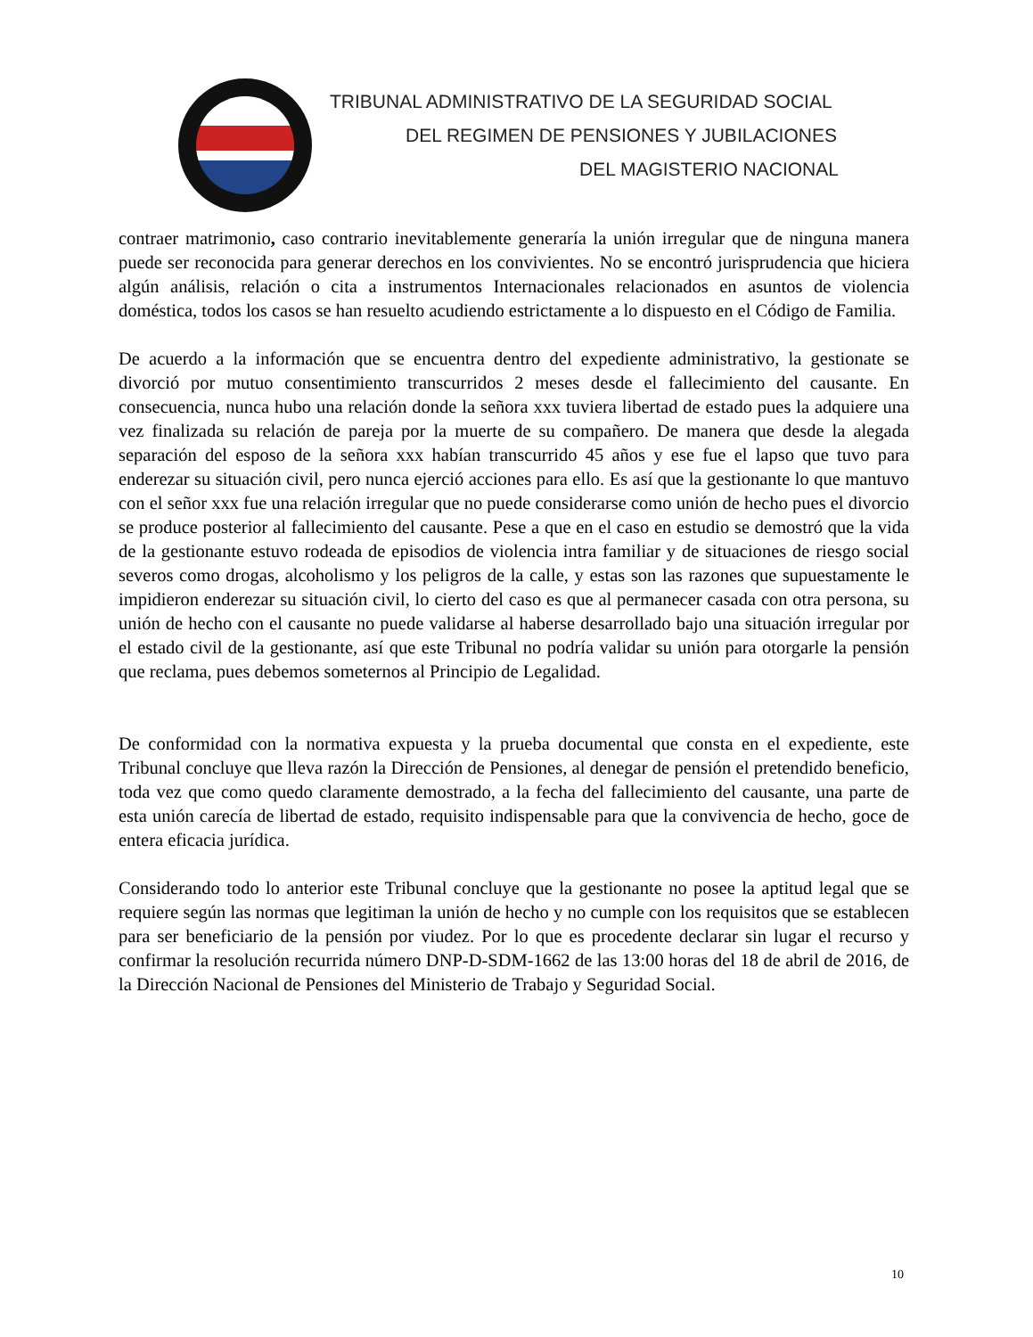TRIBUNAL ADMINISTRATIVO DE LA SEGURIDAD SOCIAL
DEL REGIMEN DE PENSIONES Y JUBILACIONES
DEL MAGISTERIO NACIONAL
contraer matrimonio, caso contrario inevitablemente generaría la unión irregular que de ninguna manera puede ser reconocida para generar derechos en los convivientes. No se encontró jurisprudencia que hiciera algún análisis, relación o cita a instrumentos Internacionales relacionados en asuntos de violencia doméstica, todos los casos se han resuelto acudiendo estrictamente a lo dispuesto en el Código de Familia.
De acuerdo a la información que se encuentra dentro del expediente administrativo, la gestionate se divorció por mutuo consentimiento transcurridos 2 meses desde el fallecimiento del causante. En consecuencia, nunca hubo una relación donde la señora xxx tuviera libertad de estado pues la adquiere una vez finalizada su relación de pareja por la muerte de su compañero. De manera que desde la alegada separación del esposo de la señora xxx habían transcurrido 45 años y ese fue el lapso que tuvo para enderezar su situación civil, pero nunca ejerció acciones para ello. Es así que la gestionante lo que mantuvo con el señor xxx fue una relación irregular que no puede considerarse como unión de hecho pues el divorcio se produce posterior al fallecimiento del causante. Pese a que en el caso en estudio se demostró que la vida de la gestionante estuvo rodeada de episodios de violencia intra familiar y de situaciones de riesgo social severos como drogas, alcoholismo y los peligros de la calle, y estas son las razones que supuestamente le impidieron enderezar su situación civil, lo cierto del caso es que al permanecer casada con otra persona, su unión de hecho con el causante no puede validarse al haberse desarrollado bajo una situación irregular por el estado civil de la gestionante, así que este Tribunal no podría validar su unión para otorgarle la pensión que reclama, pues debemos someternos al Principio de Legalidad.
De conformidad con la normativa expuesta y la prueba documental que consta en el expediente, este Tribunal concluye que lleva razón la Dirección de Pensiones, al denegar de pensión el pretendido beneficio, toda vez que como quedo claramente demostrado, a la fecha del fallecimiento del causante, una parte de esta unión carecía de libertad de estado, requisito indispensable para que la convivencia de hecho, goce de entera eficacia jurídica.
Considerando todo lo anterior este Tribunal concluye que la gestionante no posee la aptitud legal que se requiere según las normas que legitiman la unión de hecho y no cumple con los requisitos que se establecen para ser beneficiario de la pensión por viudez. Por lo que es procedente declarar sin lugar el recurso y confirmar la resolución recurrida número DNP-D-SDM-1662 de las 13:00 horas del 18 de abril de 2016, de la Dirección Nacional de Pensiones del Ministerio de Trabajo y Seguridad Social.
10